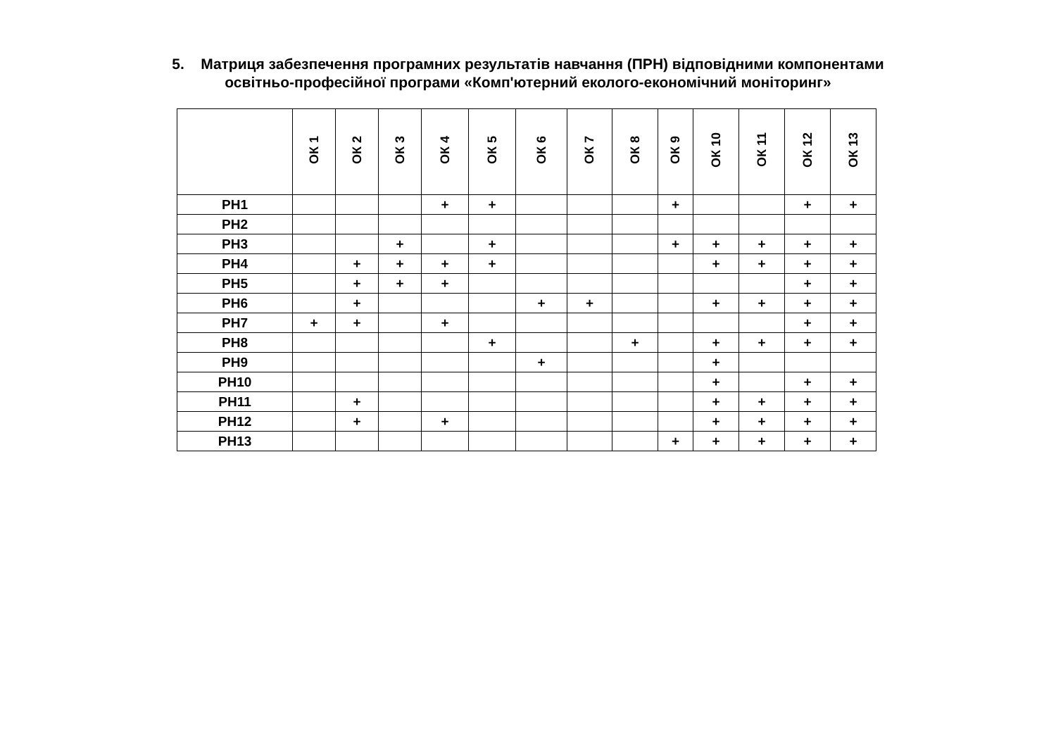5. Матриця забезпечення програмних результатів навчання (ПРН) відповідними компонентами
освітньо-професійної програми «Комп'ютерний еколого-економічний моніторинг»
| | ОК 1 | ОК 2 | ОК 3 | ОК 4 | ОК 5 | ОК 6 | ОК 7 | ОК 8 | ОК 9 | ОК 10 | ОК 11 | ОК 12 | ОК 13 |
| --- | --- | --- | --- | --- | --- | --- | --- | --- | --- | --- | --- | --- | --- |
| РН1 | | | | + | + | | | | + | | | + | + |
| РН2 | | | | | | | | | | | | | |
| РН3 | | | + | | + | | | | + | + | + | + | + |
| РН4 | | + | + | + | + | | | | | + | + | + | + |
| РН5 | | + | + | + | | | | | | | | + | + |
| РН6 | | + | | | | + | + | | | + | + | + | + |
| РН7 | + | + | | + | | | | | | | | + | + |
| РН8 | | | | | + | | | + | | + | + | + | + |
| РН9 | | | | | | + | | | | + | | | |
| РН10 | | | | | | | | | | + | | + | + |
| РН11 | | + | | | | | | | | + | + | + | + |
| РН12 | | + | | + | | | | | | + | + | + | + |
| РН13 | | | | | | | | | + | + | + | + | + |